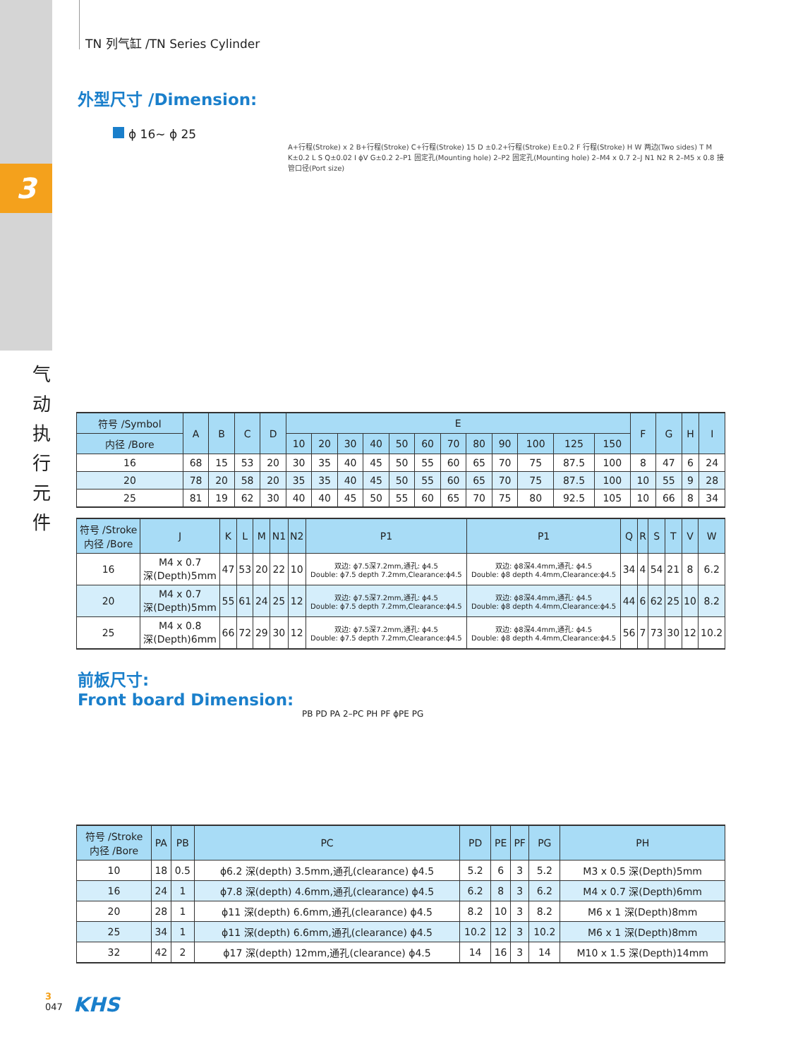3
气
动
执
行
元
件
TN 列气缸 /TN Series Cylinder
外型尺寸 /Dimension:
ϕ 16~ ϕ 25
A+行程(Stroke) x 2 B+行程(Stroke) C+行程(Stroke) 15 D ±0.2+行程(Stroke) E±0.2 F 行程(Stroke) H W 两边(Two sides) T M K±0.2 L S Q±0.02 I ϕV G±0.2 2–P1 固定孔(Mounting hole) 2–P2 固定孔(Mounting hole) 2–M4 x 0.7 2–J N1 N2 R 2–M5 x 0.8 接管口径(Port size)
| 符号 /Symbol | A | B | C | D | E | | | | | | | | | | | | F | G | H | I |
| --- | --- | --- | --- | --- | --- | --- | --- | --- | --- | --- | --- | --- | --- | --- | --- | --- | --- | --- | --- | --- |
| 内径 /Bore | | | | | 10 | 20 | 30 | 40 | 50 | 60 | 70 | 80 | 90 | 100 | 125 | 150 | | | | |
| 16 | 68 | 15 | 53 | 20 | 30 | 35 | 40 | 45 | 50 | 55 | 60 | 65 | 70 | 75 | 87.5 | 100 | 8 | 47 | 6 | 24 |
| 20 | 78 | 20 | 58 | 20 | 35 | 35 | 40 | 45 | 50 | 55 | 60 | 65 | 70 | 75 | 87.5 | 100 | 10 | 55 | 9 | 28 |
| 25 | 81 | 19 | 62 | 30 | 40 | 40 | 45 | 50 | 55 | 60 | 65 | 70 | 75 | 80 | 92.5 | 105 | 10 | 66 | 8 | 34 |
| 符号 /Stroke 内径 /Bore | J | K | L | M | N1 | N2 | P1 | P1 | Q | R | S | T | V | W |
| --- | --- | --- | --- | --- | --- | --- | --- | --- | --- | --- | --- | --- | --- | --- |
| 16 | M4 x 0.7 深(Depth)5mm | 47 | 53 | 20 | 22 | 10 | 双边: ϕ7.5深7.2mm,通孔: ϕ4.5 Double: ϕ7.5 depth 7.2mm,Clearance:ϕ4.5 | 双边: ϕ8深4.4mm,通孔: ϕ4.5 Double: ϕ8 depth 4.4mm,Clearance:ϕ4.5 | 34 | 4 | 54 | 21 | 8 | 6.2 |
| 20 | M4 x 0.7 深(Depth)5mm | 55 | 61 | 24 | 25 | 12 | 双边: ϕ7.5深7.2mm,通孔: ϕ4.5 Double: ϕ7.5 depth 7.2mm,Clearance:ϕ4.5 | 双边: ϕ8深4.4mm,通孔: ϕ4.5 Double: ϕ8 depth 4.4mm,Clearance:ϕ4.5 | 44 | 6 | 62 | 25 | 10 | 8.2 |
| 25 | M4 x 0.8 深(Depth)6mm | 66 | 72 | 29 | 30 | 12 | 双边: ϕ7.5深7.2mm,通孔: ϕ4.5 Double: ϕ7.5 depth 7.2mm,Clearance:ϕ4.5 | 双边: ϕ8深4.4mm,通孔: ϕ4.5 Double: ϕ8 depth 4.4mm,Clearance:ϕ4.5 | 56 | 7 | 73 | 30 | 12 | 10.2 |
前板尺寸:
Front board Dimension:
PB PD PA 2–PC PH PF ϕPE PG
| 符号 /Stroke 内径 /Bore | PA | PB | PC | PD | PE | PF | PG | PH |
| --- | --- | --- | --- | --- | --- | --- | --- | --- |
| 10 | 18 | 0.5 | ϕ6.2 深(depth) 3.5mm,通孔(clearance) ϕ4.5 | 5.2 | 6 | 3 | 5.2 | M3 x 0.5 深(Depth)5mm |
| 16 | 24 | 1 | ϕ7.8 深(depth) 4.6mm,通孔(clearance) ϕ4.5 | 6.2 | 8 | 3 | 6.2 | M4 x 0.7 深(Depth)6mm |
| 20 | 28 | 1 | ϕ11 深(depth) 6.6mm,通孔(clearance) ϕ4.5 | 8.2 | 10 | 3 | 8.2 | M6 x 1 深(Depth)8mm |
| 25 | 34 | 1 | ϕ11 深(depth) 6.6mm,通孔(clearance) ϕ4.5 | 10.2 | 12 | 3 | 10.2 | M6 x 1 深(Depth)8mm |
| 32 | 42 | 2 | ϕ17 深(depth) 12mm,通孔(clearance) ϕ4.5 | 14 | 16 | 3 | 14 | M10 x 1.5 深(Depth)14mm |
3
047
KHS